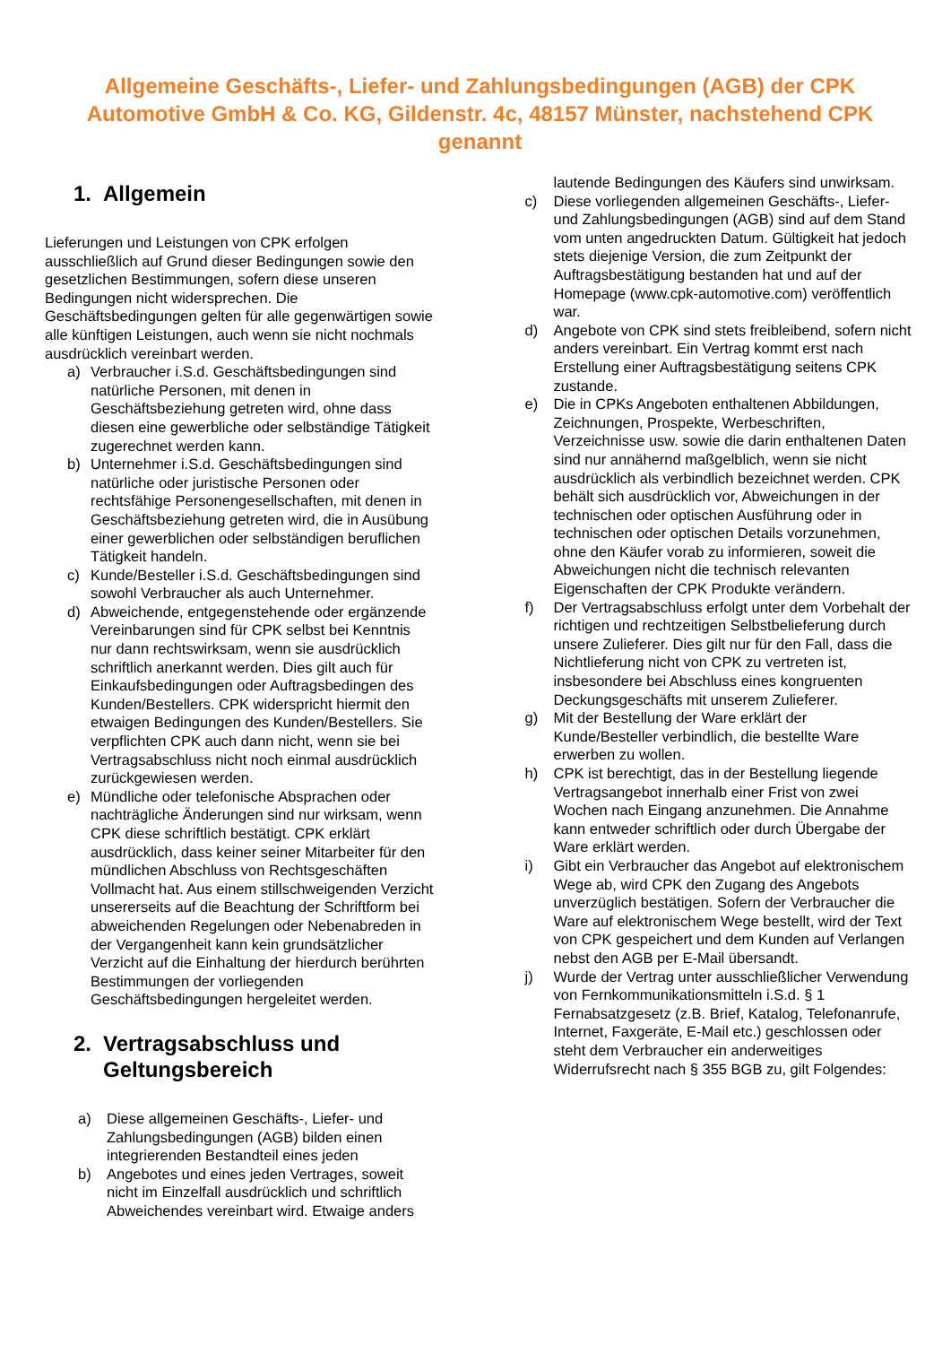Allgemeine Geschäfts-, Liefer- und Zahlungsbedingungen (AGB) der CPK Automotive GmbH & Co. KG, Gildenstr. 4c, 48157 Münster, nachstehend CPK genannt
1. Allgemein
Lieferungen und Leistungen von CPK erfolgen ausschließlich auf Grund dieser Bedingungen sowie den gesetzlichen Bestimmungen, sofern diese unseren Bedingungen nicht widersprechen. Die Geschäftsbedingungen gelten für alle gegenwärtigen sowie alle künftigen Leistungen, auch wenn sie nicht nochmals ausdrücklich vereinbart werden.
a) Verbraucher i.S.d. Geschäftsbedingungen sind natürliche Personen, mit denen in Geschäftsbeziehung getreten wird, ohne dass diesen eine gewerbliche oder selbständige Tätigkeit zugerechnet werden kann.
b) Unternehmer i.S.d. Geschäftsbedingungen sind natürliche oder juristische Personen oder rechtsfähige Personengesellschaften, mit denen in Geschäftsbeziehung getreten wird, die in Ausübung einer gewerblichen oder selbständigen beruflichen Tätigkeit handeln.
c) Kunde/Besteller i.S.d. Geschäftsbedingungen sind sowohl Verbraucher als auch Unternehmer.
d) Abweichende, entgegenstehende oder ergänzende Vereinbarungen sind für CPK selbst bei Kenntnis nur dann rechtswirksam, wenn sie ausdrücklich schriftlich anerkannt werden. Dies gilt auch für Einkaufsbedingungen oder Auftragsbedingen des Kunden/Bestellers. CPK widerspricht hiermit den etwaigen Bedingungen des Kunden/Bestellers. Sie verpflichten CPK auch dann nicht, wenn sie bei Vertragsabschluss nicht noch einmal ausdrücklich zurückgewiesen werden.
e) Mündliche oder telefonische Absprachen oder nachträgliche Änderungen sind nur wirksam, wenn CPK diese schriftlich bestätigt. CPK erklärt ausdrücklich, dass keiner seiner Mitarbeiter für den mündlichen Abschluss von Rechtsgeschäften Vollmacht hat. Aus einem stillschweigenden Verzicht unsererseits auf die Beachtung der Schriftform bei abweichenden Regelungen oder Nebenabreden in der Vergangenheit kann kein grundsätzlicher Verzicht auf die Einhaltung der hierdurch berührten Bestimmungen der vorliegenden Geschäftsbedingungen hergeleitet werden.
2. Vertragsabschluss und Geltungsbereich
a) Diese allgemeinen Geschäfts-, Liefer- und Zahlungsbedingungen (AGB) bilden einen integrierenden Bestandteil eines jeden
b) Angebotes und eines jeden Vertrages, soweit nicht im Einzelfall ausdrücklich und schriftlich Abweichendes vereinbart wird. Etwaige anders
lautende Bedingungen des Käufers sind unwirksam.
c) Diese vorliegenden allgemeinen Geschäfts-, Liefer- und Zahlungsbedingungen (AGB) sind auf dem Stand vom unten angedruckten Datum. Gültigkeit hat jedoch stets diejenige Version, die zum Zeitpunkt der Auftragsbestätigung bestanden hat und auf der Homepage (www.cpk-automotive.com) veröffentlich war.
d) Angebote von CPK sind stets freibleibend, sofern nicht anders vereinbart. Ein Vertrag kommt erst nach Erstellung einer Auftragsbestätigung seitens CPK zustande.
e) Die in CPKs Angeboten enthaltenen Abbildungen, Zeichnungen, Prospekte, Werbeschriften, Verzeichnisse usw. sowie die darin enthaltenen Daten sind nur annähernd maßgelblich, wenn sie nicht ausdrücklich als verbindlich bezeichnet werden. CPK behält sich ausdrücklich vor, Abweichungen in der technischen oder optischen Ausführung oder in technischen oder optischen Details vorzunehmen, ohne den Käufer vorab zu informieren, soweit die Abweichungen nicht die technisch relevanten Eigenschaften der CPK Produkte verändern.
f) Der Vertragsabschluss erfolgt unter dem Vorbehalt der richtigen und rechtzeitigen Selbstbelieferung durch unsere Zulieferer. Dies gilt nur für den Fall, dass die Nichtlieferung nicht von CPK zu vertreten ist, insbesondere bei Abschluss eines kongruenten Deckungsgeschäfts mit unserem Zulieferer.
g) Mit der Bestellung der Ware erklärt der Kunde/Besteller verbindlich, die bestellte Ware erwerben zu wollen.
h) CPK ist berechtigt, das in der Bestellung liegende Vertragsangebot innerhalb einer Frist von zwei Wochen nach Eingang anzunehmen. Die Annahme kann entweder schriftlich oder durch Übergabe der Ware erklärt werden.
i) Gibt ein Verbraucher das Angebot auf elektronischem Wege ab, wird CPK den Zugang des Angebots unverzüglich bestätigen. Sofern der Verbraucher die Ware auf elektronischem Wege bestellt, wird der Text von CPK gespeichert und dem Kunden auf Verlangen nebst den AGB per E-Mail übersandt.
j) Wurde der Vertrag unter ausschließlicher Verwendung von Fernkommunikationsmitteln i.S.d. § 1 Fernabsatzgesetz (z.B. Brief, Katalog, Telefonanrufe, Internet, Faxgeräte, E-Mail etc.) geschlossen oder steht dem Verbraucher ein anderweitiges Widerrufsrecht nach § 355 BGB zu, gilt Folgendes: